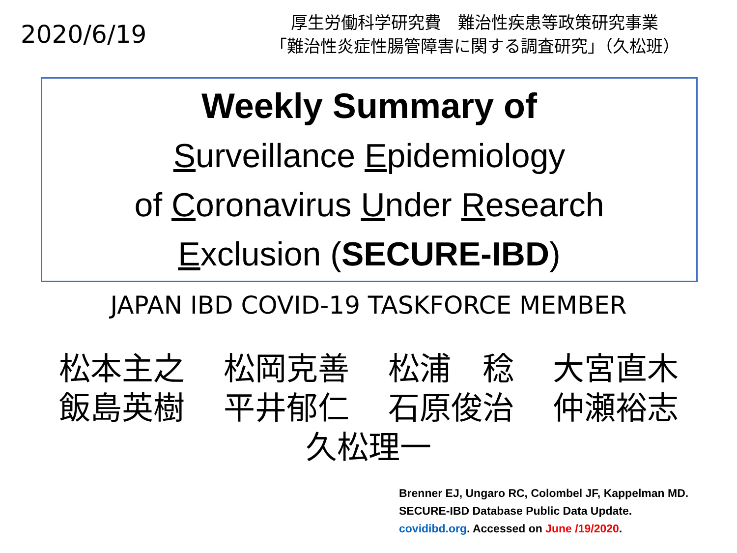2020/6/19
厚生労働科学研究費　難治性疾患等政策研究事業
「難治性炎症性腸管障害に関する調査研究」（久松班）
Weekly Summary of
Surveillance Epidemiology
of Coronavirus Under Research
Exclusion (SECURE-IBD)
JAPAN IBD COVID-19 TASKFORCE MEMBER
松本主之 松岡克善 松浦　稔 大宮直木
飯島英樹 平井郁仁 石原俊治 仲瀬裕志
久松理一
Brenner EJ, Ungaro RC, Colombel JF, Kappelman MD.
SECURE-IBD Database Public Data Update.
covidibd.org. Accessed on June /19/2020.